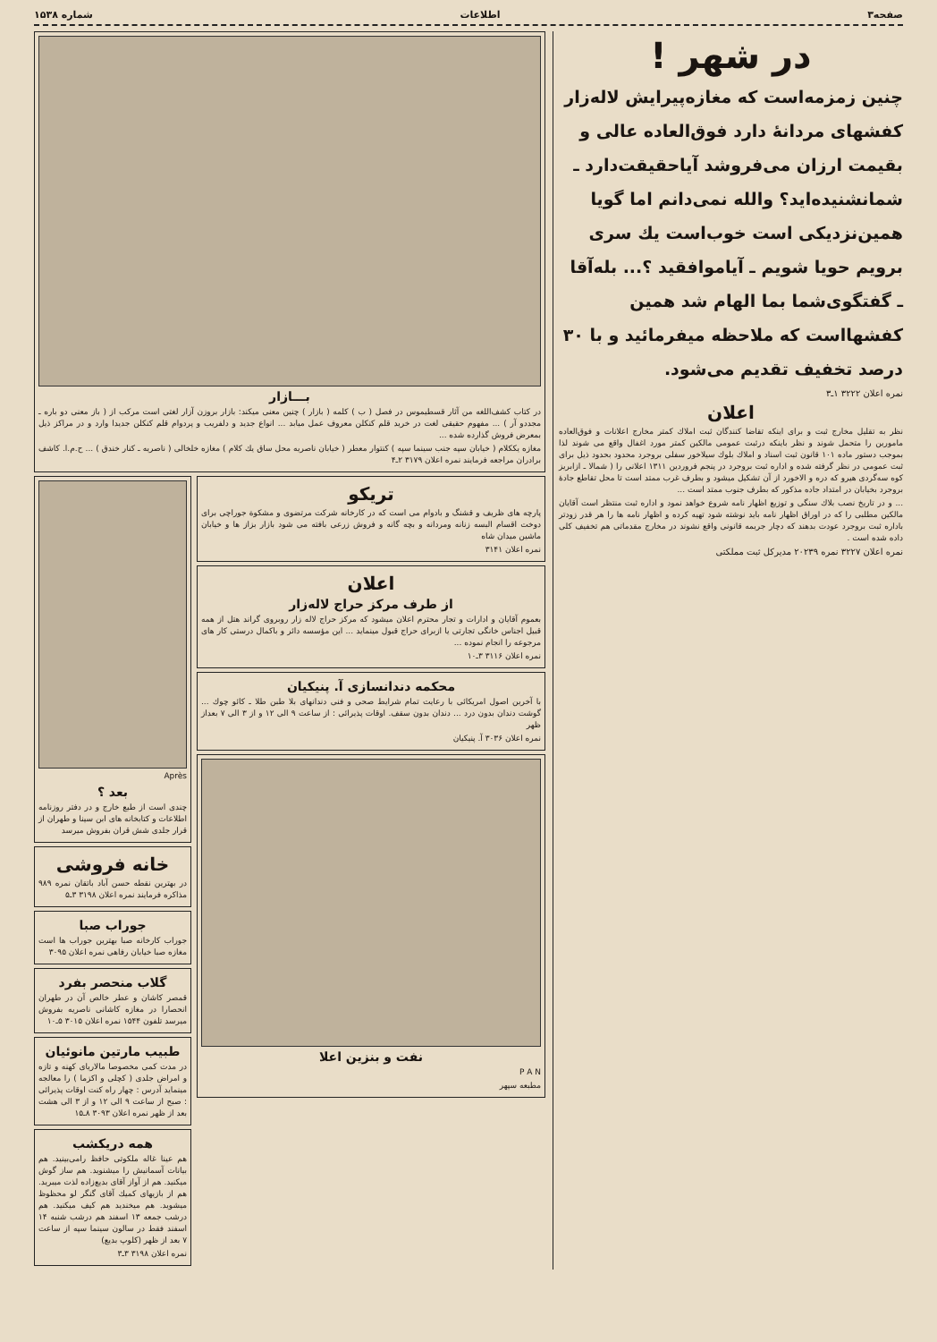صفحه۳ اطلاعات شماره ۱۵۳۸
در شهر !
چنین زمزمه‌است که مغازه‌پیرایش لاله‌زار کفشهای مردانهٔ دارد فوق‌العاده عالی و بقیمت ارزان می‌فروشد آیاحقیقت‌دارد ـ شمانشنیده‌اید؟ والله نمی‌دانم اما گویا همین‌نزدیکی است خوب‌است یك سری برویم حویا شویم ـ آیاموافقید ؟... بله‌آقا ـ گفتگوی‌شما بما الهام شد همین کفشهااست که ملاحظه میفرمائید و با ۳۰ درصد تخفیف تقدیم می‌شود.
نمره اعلان ۳۲۲۲ ۱ـ۳
اعلان
نظر به تقلیل مخارج ثبت و برای اینکه تقاضا کنندگان ثبت املاك کمتر مخارج اعلانات و فوق‌العاده مامورین را متحمل شوند و نظر باینکه درثبت عمومی مالکین کمتر مورد اغفال واقع می شوند لذا بموجب دستور ماده ۱۰۱ قانون ثبت اسناد و املاك بلوك سیلاخور سفلی بروجرد محدود بحدود ذیل برای ثبت عمومی در نظر گرفته شده و اداره ثبت بروجرد در پنجم فروردین ۱۳۱۱ اعلانی را ( شمالا ـ ازابریز کوه سه‌گردی هیرو که دره و الاخورد از آن تشکیل میشود و بطرف غرب ممتد است تا محل تقاطع جادهٔ بروجرد بخیابان در امتداد جاده مذکور که بطرف جنوب ممتد است ...
... و در تاریخ نصب بلاك سنگی و توزیع اظهار نامه شروع خواهد نمود و اداره ثبت منتظر است آقایان مالکین مطلبی را که در اوراق اظهار نامه باید نوشته شود تهیه کرده و اظهار نامه ها را هر قدر زودتر باداره ثبت بروجرد عودت بدهند که دچار جریمه قانونی واقع نشوند در مخارج مقدماتی هم تخفیف کلی داده شده است .
نمره اعلان ۳۲۲۷ نمره ۲۰۲۳۹ مدیرکل ثبت مملکتی
بـــازار
در کتاب کشف‌اللغه من آثار قسطیموس در فصل ( ب ) کلمه ( بازار ) چنین معنی میکند: بازار بروزن آزار لغتی است مرکب از ( باز معنی دو باره ـ مجددو آر ) ... مفهوم حقیقی لغت در خرید قلم کنکلن معروف عمل میابد ... انواع جدید و دلفریب و پردوام قلم کنکلن جدیدا وارد و در مراکز ذیل بمعرض فروش گذارده شده ...
مغازه یککلام ( خیابان سپه جنب سینما سپه ) کنتوار معطر ( خیابان ناصریه محل ساق یك کلام ) مغازه خلخالی ( ناصریه ـ کنار خندق ) ... ح.م.ا. کاشف برادران مراجعه فرمایند نمره اعلان ۳۱۷۹ ۲ـ۴
تریکو
پارچه های ظریف و قشنگ و بادوام می است که در کارخانه شرکت مرتضوی و مشکوة جوراچی برای دوخت اقسام البسه زنانه ومردانه و بچه گانه و فروش زرعی بافته می شود بازار بزاز ها و خیابان ماشین میدان شاه
نمره اعلان ۳۱۴۱
اعلان
از طرف مرکز حراج لاله‌زار
بعموم آقایان و ادارات و تجار محترم اعلان میشود که مرکز حراج لاله زار روبروی گراند هتل از همه قبیل اجناس خانگی تجارتی یا ازبرای حراج قبول مینماید ... این مؤسسه دائر و باکمال درستی کار های مرجوعه را انجام نموده ...
نمره اعلان ۳۱۱۶ ۳ـ۱۰
محکمه دندانسازی آ. پنیکیان
با آخرین اصول امریکائی با رعایت تمام شرایط صحی و فنی دندانهای بلا طبن طلا ـ کائو چوك ... گوشت دندان بدون درد ... دندان بدون سقف. اوقات پذیرائی : از ساعت ۹ الی ۱۲ و از ۳ الی ۷ بعداز ظهر
نمره اعلان ۳۰۳۶ آ. پنیکیان
نفت و بنزین اعلا
P A N
مطبعه سپهر
Après
بعد ؟
چندی است از طبع خارج و در دفتر روزنامه اطلاعات و کتابخانه های ابن سینا و طهران از قرار جلدی شش قران بفروش میرسد
خانه فروشی
در بهترین نقطه حسن آباد باتقان نمره ۹۸۹ مذاکره فرمایند نمره اعلان ۳۱۹۸ ۳ـ۵
جوراب صبا
جوراب کارخانه صبا بهترین جوراب ها است مغازه صبا خیابان رفاهی نمره اعلان ۳۰۹۵
گلاب منحصر بفرد
قمصر کاشان و عطر خالص آن در طهران انحصارا در مغازه کاشانی ناصریه بفروش میرسد تلفون ۱۵۴۴ نمره اعلان ۳۰۱۵ ۵ـ۱۰
طبیب مارتین مانوئیان
در مدت کمی مخصوصا مالاریای کهنه و تازه و امراض جلدی ( کچلی و اکزما ) را معالجه مینماید آدرس : چهار راه کنت اوقات پذیرائی : صبح از ساعت ۹ الی ۱۲ و از ۳ الی هشت بعد از ظهر نمره اعلان ۳۰۹۳ ۸ـ۱۵
همه دریکشب
هم عینا غاله ملکوتی حافظ رامی‌بینید. هم بیانات آسمانیش را میشنوید. هم ساز گوش میکنید. هم از آواز آقای بدیع‌زاده لذت میبرید. هم از بازیهای کمیك آقای گنگر لو محظوظ میشوید. هم میخندید هم کیف میکنید. هم درشب جمعه ۱۳ اسفند هم درشب شنبه ۱۴ اسفند فقط در سالون سینما سپه از ساعت ۷ بعد از ظهر (کلوپ بدیع)
نمره اعلان ۳۱۹۸ ۳ـ۳